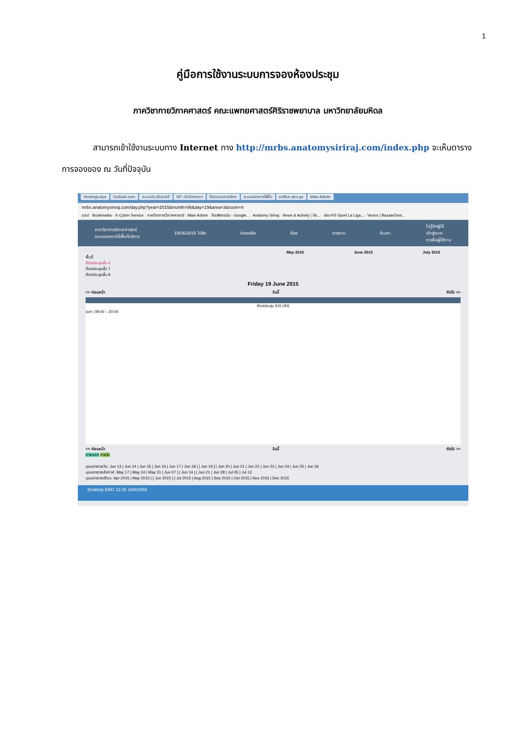1
คู่มือการใช้งานระบบการจองห้องประชุม
ภาควิชากายวิภาคศาสตร์ คณะแพทยศาสตร์ศิริราชพยาบาล มหาวิทยาลัยมหิดล
สามารถเข้าใช้งานระบบทาง Internet ทาง http://mrbs.anatomysiriraj.com/index.php จะเห็นตารางการจองของ ณ วันที่ปัจจุบัน
HostingLotus Outlook.com ระบบประเมินรายวิ SP--สำนักงานกา โปรแกรมการจัดก ระบบจองการใช้พื้น eoffice.alro.go Main Admin
mrbs.anatomysiriraj.com/day.php?year=2015&month=06&day=19&area=3&room=4
แอป · Bookmarks · K-Cyber Service · ภาควิชากายวิภาคศาสตร์ · Main Admin · ไดรฟ์ของฉัน - Google... · Anatomy Siriraj · News & Activity | Sir... · ช่อง RS Sport La Liga... · Vector | BazaarDesi...
ภาควิชากายวิภาคศาสตร์
ระบบจองการใช้พื้นที่บริการ
19/06/2015 ไปยัง ช่วยเหลือ ห้อง รายงาน ค้นหา:
ไม่รู้จักผู้ใช้
เข้าสู่ระบบ
รายชื่อผู้ใช้งาน
May 2015 June 2015 July 2015
พื้นที่
ห้องประชุมชั้น 4
ห้องประชุมชั้น 7
ห้องประชุมชั้น 8
Friday 19 June 2015
<< ก่อนหน้า วันนี้ ถัดไป >>
ห้องประชุม 415 (40)
เวลา: 08:00 – 20:00
<< ก่อนหน้า วันนี้ ถัดไป >>
ภายนอก ภายใน
มุมมองรายวัน: Jun 13 | Jun 14 | Jun 15 | Jun 16 | Jun 17 | Jun 18 | [ Jun 19 ] | Jun 20 | Jun 21 | Jun 22 | Jun 23 | Jun 24 | Jun 25 | Jun 26
มุมมองรายสัปดาห์: May 17 | May 24 | May 31 | Jun 07 | [ Jun 14 ] | Jun 21 | Jun 28 | Jul 05 | Jul 12
มุมมองรายเดือน: Apr 2015 | May 2015 | [ Jun 2015 ] | Jul 2015 | Aug 2015 | Sep 2015 | Oct 2015 | Nov 2015 | Dec 2015
Desktop ENG 12:25 19/6/2558